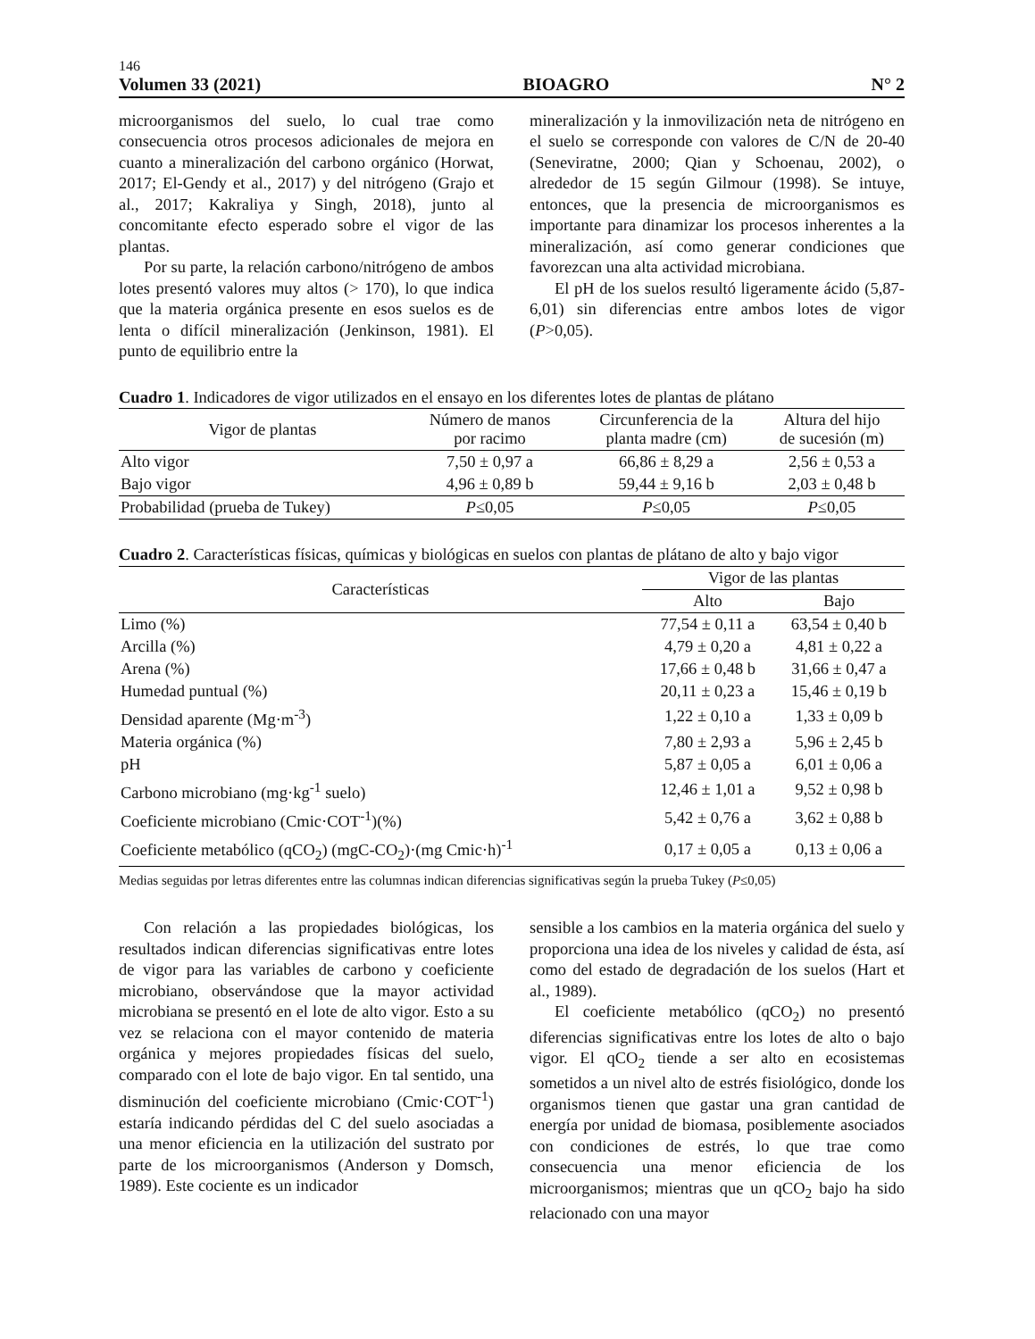146
Volumen 33 (2021) BIOAGRO N° 2
microorganismos del suelo, lo cual trae como consecuencia otros procesos adicionales de mejora en cuanto a mineralización del carbono orgánico (Horwat, 2017; El-Gendy et al., 2017) y del nitrógeno (Grajo et al., 2017; Kakraliya y Singh, 2018), junto al concomitante efecto esperado sobre el vigor de las plantas.
Por su parte, la relación carbono/nitrógeno de ambos lotes presentó valores muy altos (> 170), lo que indica que la materia orgánica presente en esos suelos es de lenta o difícil mineralización (Jenkinson, 1981). El punto de equilibrio entre la
mineralización y la inmovilización neta de nitrógeno en el suelo se corresponde con valores de C/N de 20-40 (Seneviratne, 2000; Qian y Schoenau, 2002), o alrededor de 15 según Gilmour (1998). Se intuye, entonces, que la presencia de microorganismos es importante para dinamizar los procesos inherentes a la mineralización, así como generar condiciones que favorezcan una alta actividad microbiana.
El pH de los suelos resultó ligeramente ácido (5,87-6,01) sin diferencias entre ambos lotes de vigor (P>0,05).
Cuadro 1. Indicadores de vigor utilizados en el ensayo en los diferentes lotes de plantas de plátano
| Vigor de plantas | Número de manos por racimo | Circunferencia de la planta madre (cm) | Altura del hijo de sucesión (m) |
| --- | --- | --- | --- |
| Alto vigor | 7,50 ± 0,97 a | 66,86 ± 8,29 a | 2,56 ± 0,53 a |
| Bajo vigor | 4,96 ± 0,89 b | 59,44 ± 9,16 b | 2,03 ± 0,48 b |
| Probabilidad (prueba de Tukey) | P ≤0,05 | P ≤0,05 | P ≤0,05 |
Cuadro 2. Características físicas, químicas y biológicas en suelos con plantas de plátano de alto y bajo vigor
| Características | Vigor de las plantas | |
| --- | --- | --- |
| | Alto | Bajo |
| Limo (%) | 77,54 ± 0,11 a | 63,54 ± 0,40 b |
| Arcilla (%) | 4,79 ± 0,20 a | 4,81 ± 0,22 a |
| Arena (%) | 17,66 ± 0,48 b | 31,66 ± 0,47 a |
| Humedad puntual (%) | 20,11 ± 0,23 a | 15,46 ± 0,19 b |
| Densidad aparente (Mg·m<sup>-3</sup>) | 1,22 ± 0,10 a | 1,33 ± 0,09 b |
| Materia orgánica (%) | 7,80 ± 2,93 a | 5,96 ± 2,45 b |
| pH | 5,87 ± 0,05 a | 6,01 ± 0,06 a |
| Carbono microbiano (mg·kg<sup>-1</sup> suelo) | 12,46 ± 1,01 a | 9,52 ± 0,98 b |
| Coeficiente microbiano (Cmic·COT<sup>-1</sup>)(%) | 5,42 ± 0,76 a | 3,62 ± 0,88 b |
| Coeficiente metabólico (qCO<sub>2</sub>) (mgC-CO<sub>2</sub>)·(mg Cmic·h)<sup>-1</sup> | 0,17 ± 0,05 a | 0,13 ± 0,06 a |
Medias seguidas por letras diferentes entre las columnas indican diferencias significativas según la prueba Tukey (P≤0,05)
Con relación a las propiedades biológicas, los resultados indican diferencias significativas entre lotes de vigor para las variables de carbono y coeficiente microbiano, observándose que la mayor actividad microbiana se presentó en el lote de alto vigor. Esto a su vez se relaciona con el mayor contenido de materia orgánica y mejores propiedades físicas del suelo, comparado con el lote de bajo vigor. En tal sentido, una disminución del coeficiente microbiano (Cmic·COT<sup>-1</sup>) estaría indicando pérdidas del C del suelo asociadas a una menor eficiencia en la utilización del sustrato por parte de los microorganismos (Anderson y Domsch, 1989). Este cociente es un indicador
sensible a los cambios en la materia orgánica del suelo y proporciona una idea de los niveles y calidad de ésta, así como del estado de degradación de los suelos (Hart et al., 1989).
El coeficiente metabólico (qCO<sub>2</sub>) no presentó diferencias significativas entre los lotes de alto o bajo vigor. El qCO<sub>2</sub> tiende a ser alto en ecosistemas sometidos a un nivel alto de estrés fisiológico, donde los organismos tienen que gastar una gran cantidad de energía por unidad de biomasa, posiblemente asociados con condiciones de estrés, lo que trae como consecuencia una menor eficiencia de los microorganismos; mientras que un qCO<sub>2</sub> bajo ha sido relacionado con una mayor